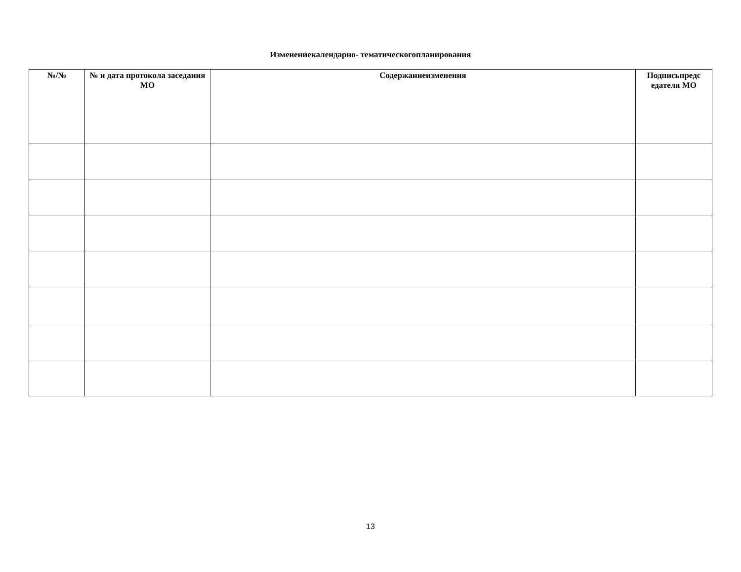Изменениекалендарно- тематическогопланирования
| №/№ | № и дата протокола заседания МО | Содержаниеизменения | Подписьпредс едателя МО |
| --- | --- | --- | --- |
13